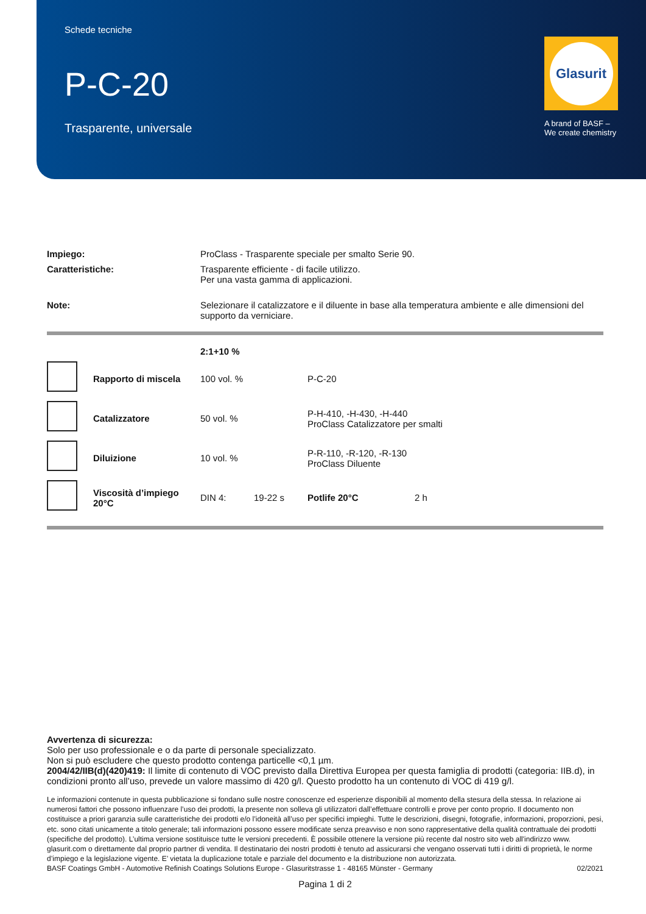Schede tecniche
P-C-20
Trasparente, universale
Glasurit
A brand of BASF –
We create chemistry
| Impiego: | ProClass - Trasparente speciale per smalto Serie 90. |
| Caratteristiche: | Trasparente efficiente - di facile utilizzo. Per una vasta gamma di applicazioni. |
| Note: | Selezionare il catalizzatore e il diluente in base alla temperatura ambiente e alle dimensioni del supporto da verniciare. |
| | | 2:1+10 % | | | |
| | Rapporto di miscela | 100 vol. % | | P-C-20 | |
| | Catalizzatore | 50 vol. % | | P-H-410, -H-430, -H-440 ProClass Catalizzatore per smalti | |
| | Diluizione | 10 vol. % | | P-R-110, -R-120, -R-130 ProClass Diluente | |
| | Viscosità d’impiego 20°C | DIN 4: | 19-22 s | Potlife 20°C | 2 h |
Avvertenza di sicurezza:
Solo per uso professionale e o da parte di personale specializzato.
Non si può escludere che questo prodotto contenga particelle <0,1 µm.
2004/42/IIB(d)(420)419: Il limite di contenuto di VOC previsto dalla Direttiva Europea per questa famiglia di prodotti (categoria: IIB.d), in condizioni pronto all’uso, prevede un valore massimo di 420 g/l. Questo prodotto ha un contenuto di VOC di 419 g/l.
Le informazioni contenute in questa pubblicazione si fondano sulle nostre conoscenze ed esperienze disponibili al momento della stesura della stessa. In relazione ai numerosi fattori che possono influenzare l’uso dei prodotti, la presente non solleva gli utilizzatori dall’effettuare controlli e prove per conto proprio. Il documento non costituisce a priori garanzia sulle caratteristiche dei prodotti e/o l’idoneità all’uso per specifici impieghi. Tutte le descrizioni, disegni, fotografie, informazioni, proporzioni, pesi, etc. sono citati unicamente a titolo generale; tali informazioni possono essere modificate senza preavviso e non sono rappresentative della qualità contrattuale dei prodotti (specifiche del prodotto). L’ultima versione sostituisce tutte le versioni precedenti. È possibile ottenere la versione più recente dal nostro sito web all'indirizzo www. glasurit.com o direttamente dal proprio partner di vendita. Il destinatario dei nostri prodotti è tenuto ad assicurarsi che vengano osservati tutti i diritti di proprietà, le norme d’impiego e la legislazione vigente. E’ vietata la duplicazione totale e parziale del documento e la distribuzione non autorizzata.
BASF Coatings GmbH - Automotive Refinish Coatings Solutions Europe - Glasuritstrasse 1 - 48165 Münster - Germany 02/2021
Pagina 1 di 2